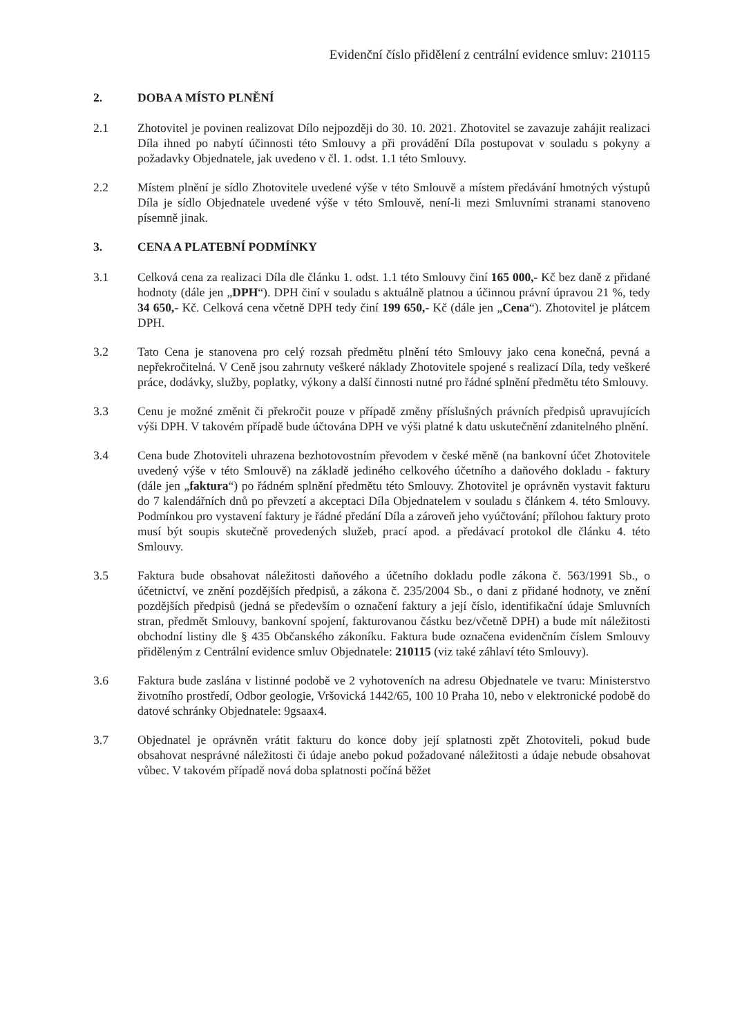Evidenční číslo přidělení z centrální evidence smluv: 210115
2. DOBA A MÍSTO PLNĚNÍ
2.1 Zhotovitel je povinen realizovat Dílo nejpozději do 30. 10. 2021. Zhotovitel se zavazuje zahájit realizaci Díla ihned po nabytí účinnosti této Smlouvy a při provádění Díla postupovat v souladu s pokyny a požadavky Objednatele, jak uvedeno v čl. 1. odst. 1.1 této Smlouvy.
2.2 Místem plnění je sídlo Zhotovitele uvedené výše v této Smlouvě a místem předávání hmotných výstupů Díla je sídlo Objednatele uvedené výše v této Smlouvě, není-li mezi Smluvními stranami stanoveno písemně jinak.
3. CENA A PLATEBNÍ PODMÍNKY
3.1 Celková cena za realizaci Díla dle článku 1. odst. 1.1 této Smlouvy činí 165 000,- Kč bez daně z přidané hodnoty (dále jen „DPH“). DPH činí v souladu s aktuálně platnou a účinnou právní úpravou 21 %, tedy 34 650,- Kč. Celková cena včetně DPH tedy činí 199 650,- Kč (dále jen „Cena“). Zhotovitel je plátcem DPH.
3.2 Tato Cena je stanovena pro celý rozsah předmětu plnění této Smlouvy jako cena konečná, pevná a nepřekročitelná. V Ceně jsou zahrnuty veškeré náklady Zhotovitele spojené s realizací Díla, tedy veškeré práce, dodávky, služby, poplatky, výkony a další činnosti nutné pro řádné splnění předmětu této Smlouvy.
3.3 Cenu je možné změnit či překročit pouze v případě změny příslušných právních předpisů upravujících výši DPH. V takovém případě bude účtována DPH ve výši platné k datu uskutečnění zdanitelného plnění.
3.4 Cena bude Zhotoviteli uhrazena bezhotovostním převodem v české měně (na bankovní účet Zhotovitele uvedený výše v této Smlouvě) na základě jediného celkového účetního a daňového dokladu - faktury (dále jen „faktura“) po řádném splnění předmětu této Smlouvy. Zhotovitel je oprávněn vystavit fakturu do 7 kalendářních dnů po převzetí a akceptaci Díla Objednatelem v souladu s článkem 4. této Smlouvy. Podmínkou pro vystavení faktury je řádné předání Díla a zároveň jeho vyúčtování; přílohou faktury proto musí být soupis skutečně provedených služeb, prací apod. a předávací protokol dle článku 4. této Smlouvy.
3.5 Faktura bude obsahovat náležitosti daňového a účetního dokladu podle zákona č. 563/1991 Sb., o účetnictví, ve znění pozdějších předpisů, a zákona č. 235/2004 Sb., o dani z přidané hodnoty, ve znění pozdějších předpisů (jedná se především o označení faktury a její číslo, identifikační údaje Smluvních stran, předmět Smlouvy, bankovní spojení, fakturovanou částku bez/včetně DPH) a bude mít náležitosti obchodní listiny dle § 435 Občanského zákoníku. Faktura bude označena evidenčním číslem Smlouvy přiděleným z Centrální evidence smluv Objednatele: 210115 (viz také záhlaví této Smlouvy).
3.6 Faktura bude zaslána v listinné podobě ve 2 vyhotoveních na adresu Objednatele ve tvaru: Ministerstvo životního prostředí, Odbor geologie, Vršovická 1442/65, 100 10 Praha 10, nebo v elektronické podobě do datové schránky Objednatele: 9gsaax4.
3.7 Objednatel je oprávněn vrátit fakturu do konce doby její splatnosti zpět Zhotoviteli, pokud bude obsahovat nesprávné náležitosti či údaje anebo pokud požadované náležitosti a údaje nebude obsahovat vůbec. V takovém případě nová doba splatnosti počíná běžet